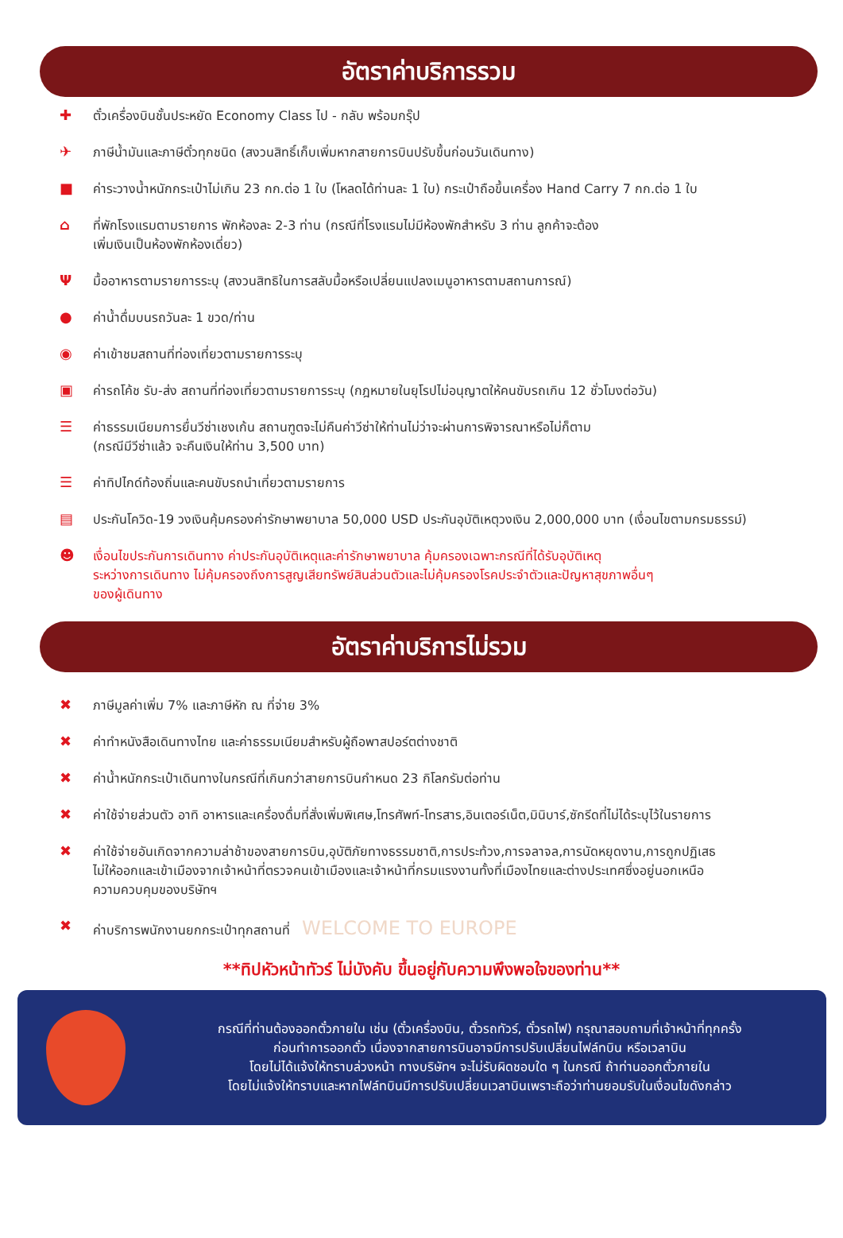อัตราค่าบริการรวม
✚ ตั๋วเครื่องบินชั้นประหยัด Economy Class ไป - กลับ พร้อมกรุ๊ป
✈ ภาษีน้ำมันและภาษีตั๋วทุกชนิด (สงวนสิทธิ์เก็บเพิ่มหากสายการบินปรับขึ้นก่อนวันเดินทาง)
■ ค่าระวางน้ำหนักกระเป๋าไม่เกิน 23 กก.ต่อ 1 ใบ (โหลดได้ท่านละ 1 ใบ) กระเป๋าถือขึ้นเครื่อง Hand Carry 7 กก.ต่อ 1 ใบ
⌂ ที่พักโรงแรมตามรายการ พักห้องละ 2-3 ท่าน (กรณีที่โรงแรมไม่มีห้องพักสำหรับ 3 ท่าน ลูกค้าจะต้อง
เพิ่มเงินเป็นห้องพักห้องเดี่ยว)
Ψมื้ออาหารตามรายการระบุ (สงวนสิทธิในการสลับมื้อหรือเปลี่ยนแปลงเมนูอาหารตามสถานการณ์)
● ค่าน้ำดื่มบนรถวันละ 1 ขวด/ท่าน
◉ ค่าเข้าชมสถานที่ท่องเที่ยวตามรายการระบุ
▣ ค่ารถโค้ช รับ-ส่ง สถานที่ท่องเที่ยวตามรายการระบุ (กฎหมายในยุโรปไม่อนุญาตให้คนขับรถเกิน 12 ชั่วโมงต่อวัน)
☰ ค่าธรรมเนียมการยื่นวีซ่าเชงเก้น สถานฑูตจะไม่คืนค่าวีซ่าให้ท่านไม่ว่าจะผ่านการพิจารณาหรือไม่ก็ตาม
(กรณีมีวีซ่าแล้ว จะคืนเงินให้ท่าน 3,500 บาท)
☰ ค่าทิปไกด์ท้องถิ่นและคนขับรถนำเที่ยวตามรายการ
▤ ประกันโควิด-19 วงเงินคุ้มครองค่ารักษาพยาบาล 50,000 USD ประกันอุบัติเหตุวงเงิน 2,000,000 บาท (เงื่อนไขตามกรมธรรม์)
☻ เงื่อนไขประกันการเดินทาง ค่าประกันอุบัติเหตุและค่ารักษาพยาบาล คุ้มครองเฉพาะกรณีที่ได้รับอุบัติเหตุ
ระหว่างการเดินทาง ไม่คุ้มครองถึงการสูญเสียทรัพย์สินส่วนตัวและไม่คุ้มครองโรคประจำตัวและปัญหาสุขภาพอื่นๆ
ของผู้เดินทาง
อัตราค่าบริการไม่รวม
✖ ภาษีมูลค่าเพิ่ม 7% และภาษีหัก ณ ที่จ่าย 3%
✖ ค่าทำหนังสือเดินทางไทย และค่าธรรมเนียมสำหรับผู้ถือพาสปอร์ตต่างชาติ
✖ ค่าน้ำหนักกระเป๋าเดินทางในกรณีที่เกินกว่าสายการบินกำหนด 23 กิโลกรัมต่อท่าน
✖ ค่าใช้จ่ายส่วนตัว อาทิ อาหารและเครื่องดื่มที่สั่งเพิ่มพิเศษ,โทรศัพท์-โทรสาร,อินเตอร์เน็ต,มินิบาร์,ซักรีดที่ไม่ได้ระบุไว้ในรายการ
✖ ค่าใช้จ่ายอันเกิดจากความล่าช้าของสายการบิน,อุบัติภัยทางธรรมชาติ,การประท้วง,การจลาจล,การนัดหยุดงาน,การถูกปฏิเสธ
ไม่ให้ออกและเข้าเมืองจากเจ้าหน้าที่ตรวจคนเข้าเมืองและเจ้าหน้าที่กรมแรงงานทั้งที่เมืองไทยและต่างประเทศซึ่งอยู่นอกเหนือ
ความควบคุมของบริษัทฯ
✖ ค่าบริการพนักงานยกกระเป๋าทุกสถานที่ WELCOME TO EUROPE
**ทิปหัวหน้าทัวร์ ไม่บังคับ ขึ้นอยู่กับความพึงพอใจของท่าน**
กรณีที่ท่านต้องออกตั๋วภายใน เช่น (ตั๋วเครื่องบิน, ตั๋วรถทัวร์, ตั๋วรถไฟ) กรุณาสอบถามที่เจ้าหน้าที่ทุกครั้ง
ก่อนทำการออกตั๋ว เนื่องจากสายการบินอาจมีการปรับเปลี่ยนไฟล์ทบิน หรือเวลาบิน
โดยไม่ได้แจ้งให้ทราบล่วงหน้า ทางบริษัทฯ จะไม่รับผิดชอบใด ๆ ในกรณี ถ้าท่านออกตั๋วภายใน
โดยไม่แจ้งให้ทราบและหากไฟล์ทบินมีการปรับเปลี่ยนเวลาบินเพราะถือว่าท่านยอมรับในเงื่อนไขดังกล่าว